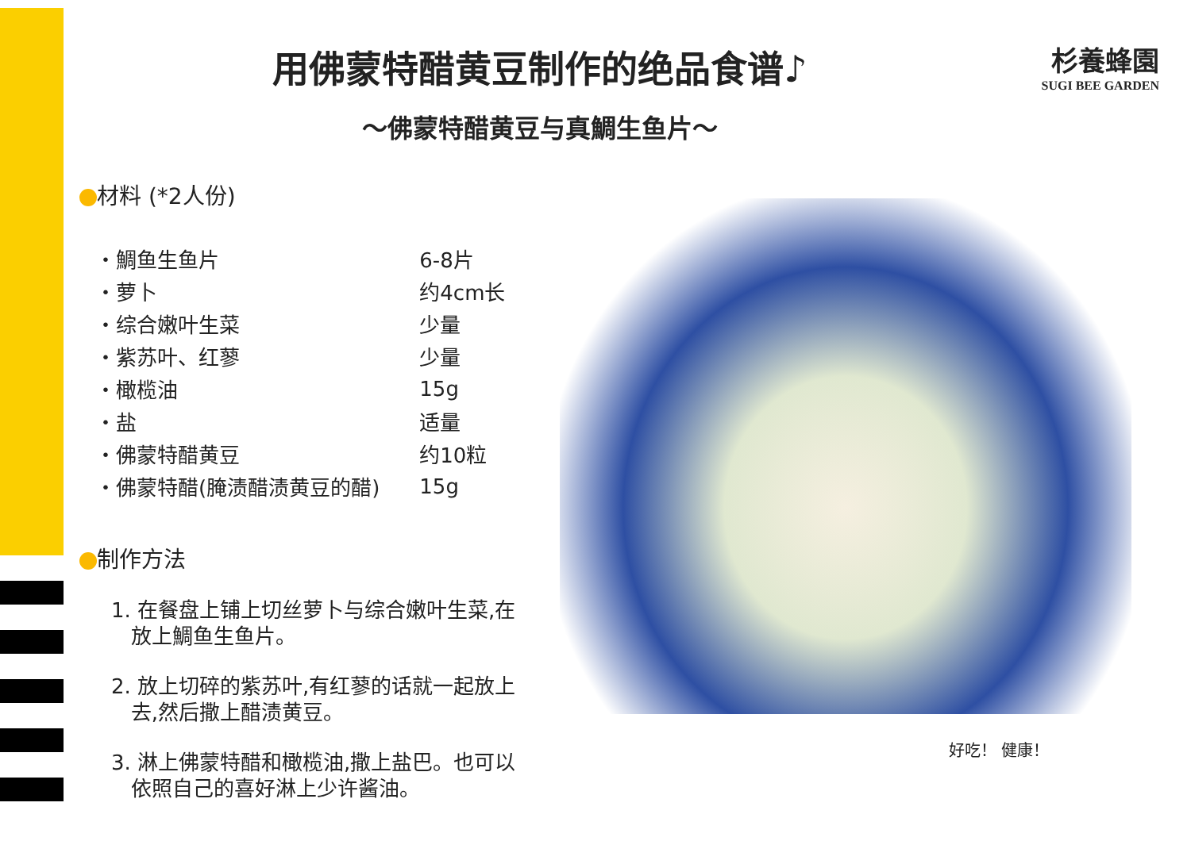用佛蒙特醋黄豆制作的绝品食谱♪
～佛蒙特醋黄豆与真鯛生鱼片～
杉養蜂園
SUGI BEE GARDEN
材料 (*2人份)
| ・鯛鱼生鱼片 | 6-8片 |
| ・萝卜 | 约4cm长 |
| ・综合嫩叶生菜 | 少量 |
| ・紫苏叶、红蓼 | 少量 |
| ・橄榄油 | 15g |
| ・盐 | 适量 |
| ・佛蒙特醋黄豆 | 约10粒 |
| ・佛蒙特醋(腌渍醋渍黄豆的醋) | 15g |
制作方法
1. 在餐盘上铺上切丝萝卜与综合嫩叶生菜,在
放上鯛鱼生鱼片。
2. 放上切碎的紫苏叶,有红蓼的话就一起放上
去,然后撒上醋渍黄豆。
3. 淋上佛蒙特醋和橄榄油,撒上盐巴。也可以
依照自己的喜好淋上少许酱油。
好吃！ 健康！